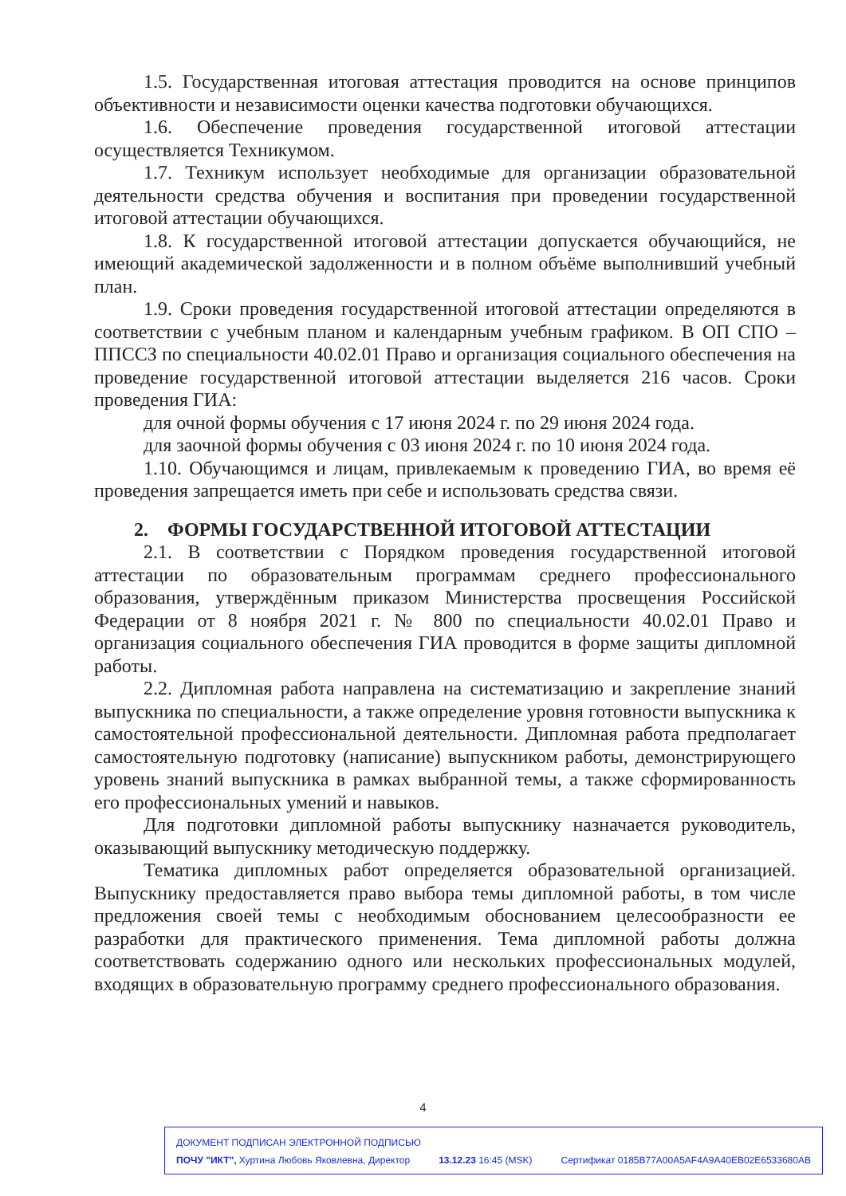1.5. Государственная итоговая аттестация проводится на основе принципов объективности и независимости оценки качества подготовки обучающихся.
1.6. Обеспечение проведения государственной итоговой аттестации осуществляется Техникумом.
1.7. Техникум использует необходимые для организации образовательной деятельности средства обучения и воспитания при проведении государственной итоговой аттестации обучающихся.
1.8. К государственной итоговой аттестации допускается обучающийся, не имеющий академической задолженности и в полном объёме выполнивший учебный план.
1.9. Сроки проведения государственной итоговой аттестации определяются в соответствии с учебным планом и календарным учебным графиком. В ОП СПО – ППССЗ по специальности 40.02.01 Право и организация социального обеспечения на проведение государственной итоговой аттестации выделяется 216 часов. Сроки проведения ГИА:
для очной формы обучения с 17 июня 2024 г. по 29 июня 2024 года.
для заочной формы обучения с 03 июня 2024 г. по 10 июня 2024 года.
1.10. Обучающимся и лицам, привлекаемым к проведению ГИА, во время её проведения запрещается иметь при себе и использовать средства связи.
2. ФОРМЫ ГОСУДАРСТВЕННОЙ ИТОГОВОЙ АТТЕСТАЦИИ
2.1. В соответствии с Порядком проведения государственной итоговой аттестации по образовательным программам среднего профессионального образования, утверждённым приказом Министерства просвещения Российской Федерации от 8 ноября 2021 г. № 800 по специальности 40.02.01 Право и организация социального обеспечения ГИА проводится в форме защиты дипломной работы.
2.2. Дипломная работа направлена на систематизацию и закрепление знаний выпускника по специальности, а также определение уровня готовности выпускника к самостоятельной профессиональной деятельности. Дипломная работа предполагает самостоятельную подготовку (написание) выпускником работы, демонстрирующего уровень знаний выпускника в рамках выбранной темы, а также сформированность его профессиональных умений и навыков.
Для подготовки дипломной работы выпускнику назначается руководитель, оказывающий выпускнику методическую поддержку.
Тематика дипломных работ определяется образовательной организацией. Выпускнику предоставляется право выбора темы дипломной работы, в том числе предложения своей темы с необходимым обоснованием целесообразности ее разработки для практического применения. Тема дипломной работы должна соответствовать содержанию одного или нескольких профессиональных модулей, входящих в образовательную программу среднего профессионального образования.
4
ДОКУМЕНТ ПОДПИСАН ЭЛЕКТРОННОЙ ПОДПИСЬЮ
ПОЧУ "ИКТ", Хуртина Любовь Яковлевна, Директор 13.12.23 16:45 (MSK) Сертификат 0185B77A00A5AF4A9A40EB02E6533680AB